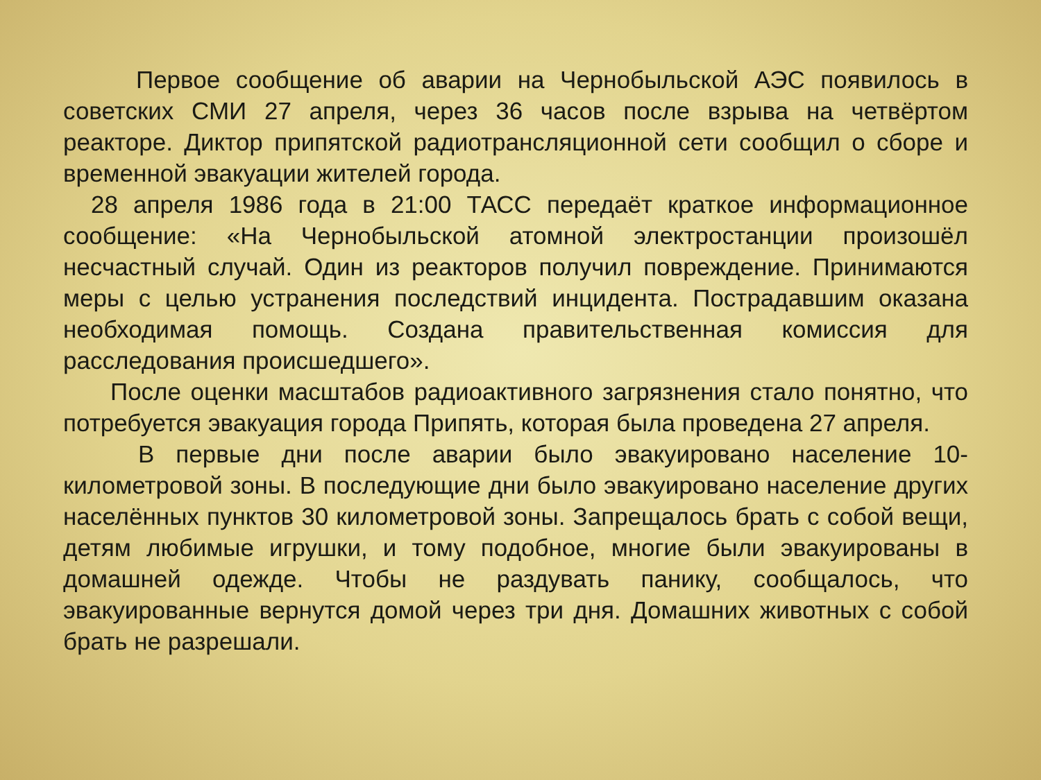Первое сообщение об аварии на Чернобыльской АЭС появилось в советских СМИ 27 апреля, через 36 часов после взрыва на четвёртом реакторе. Диктор припятской радиотрансляционной сети сообщил о сборе и временной эвакуации жителей города.
28 апреля 1986 года в 21:00 ТАСС передаёт краткое информационное сообщение: «На Чернобыльской атомной электростанции произошёл несчастный случай. Один из реакторов получил повреждение. Принимаются меры с целью устранения последствий инцидента. Пострадавшим оказана необходимая помощь. Создана правительственная комиссия для расследования происшедшего».
После оценки масштабов радиоактивного загрязнения стало понятно, что потребуется эвакуация города Припять, которая была проведена 27 апреля.
В первые дни после аварии было эвакуировано население 10-километровой зоны. В последующие дни было эвакуировано население других населённых пунктов 30 километровой зоны. Запрещалось брать с собой вещи, детям любимые игрушки, и тому подобное, многие были эвакуированы в домашней одежде. Чтобы не раздувать панику, сообщалось, что эвакуированные вернутся домой через три дня. Домашних животных с собой брать не разрешали.